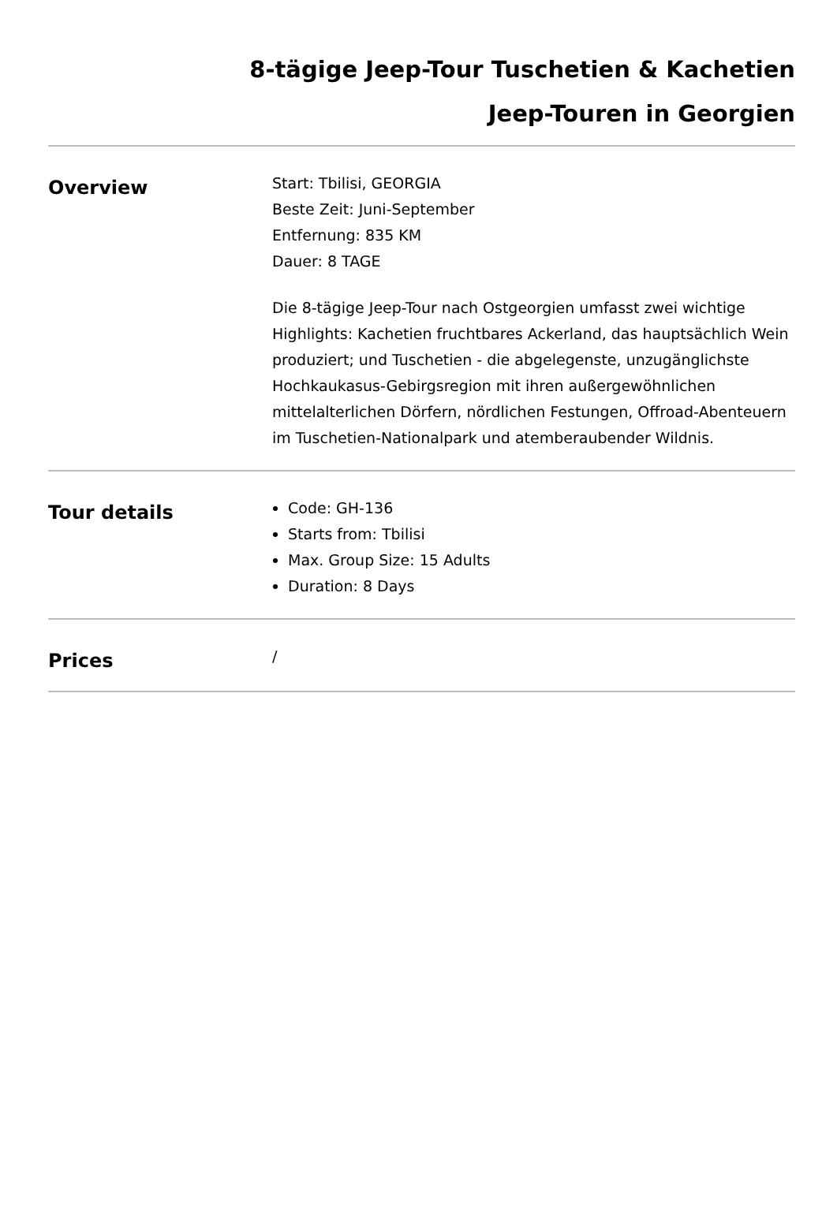8-tägige Jeep-Tour Tuschetien & Kachetien
Jeep-Touren in Georgien
Overview
Start: Tbilisi, GEORGIA
Beste Zeit: Juni-September
Entfernung: 835 KM
Dauer: 8 TAGE
Die 8-tägige Jeep-Tour nach Ostgeorgien umfasst zwei wichtige Highlights: Kachetien fruchtbares Ackerland, das hauptsächlich Wein produziert; und Tuschetien - die abgelegenste, unzugänglichste Hochkaukasus-Gebirgsregion mit ihren außergewöhnlichen mittelalterlichen Dörfern, nördlichen Festungen, Offroad-Abenteuern im Tuschetien-Nationalpark und atemberaubender Wildnis.
Tour details
Code: GH-136
Starts from: Tbilisi
Max. Group Size: 15 Adults
Duration: 8 Days
Prices
/